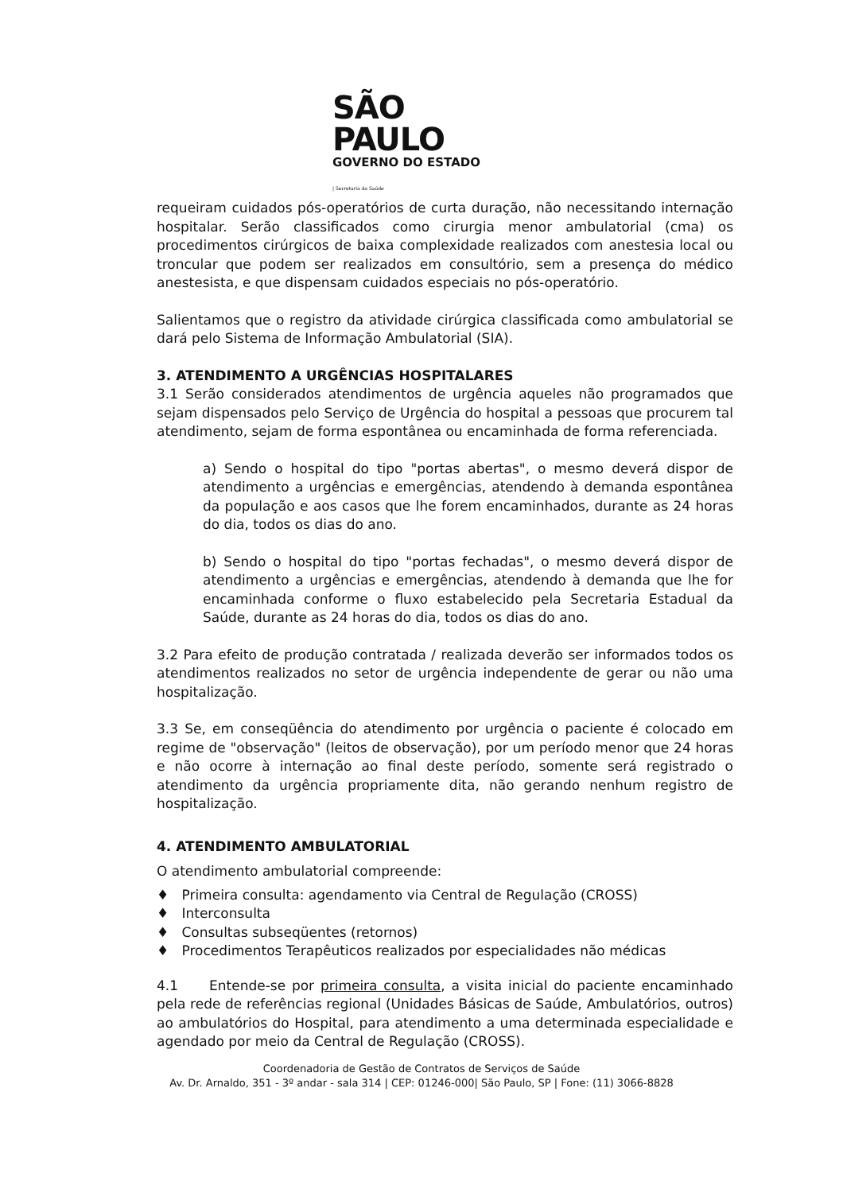SÃO PAULO
GOVERNO DO ESTADO
| Secretaria da Saúde
requeiram cuidados pós-operatórios de curta duração, não necessitando internação hospitalar. Serão classificados como cirurgia menor ambulatorial (cma) os procedimentos cirúrgicos de baixa complexidade realizados com anestesia local ou troncular que podem ser realizados em consultório, sem a presença do médico anestesista, e que dispensam cuidados especiais no pós-operatório.
Salientamos que o registro da atividade cirúrgica classificada como ambulatorial se dará pelo Sistema de Informação Ambulatorial (SIA).
3. ATENDIMENTO A URGÊNCIAS HOSPITALARES
3.1 Serão considerados atendimentos de urgência aqueles não programados que sejam dispensados pelo Serviço de Urgência do hospital a pessoas que procurem tal atendimento, sejam de forma espontânea ou encaminhada de forma referenciada.
a) Sendo o hospital do tipo "portas abertas", o mesmo deverá dispor de atendimento a urgências e emergências, atendendo à demanda espontânea da população e aos casos que lhe forem encaminhados, durante as 24 horas do dia, todos os dias do ano.
b) Sendo o hospital do tipo "portas fechadas", o mesmo deverá dispor de atendimento a urgências e emergências, atendendo à demanda que lhe for encaminhada conforme o fluxo estabelecido pela Secretaria Estadual da Saúde, durante as 24 horas do dia, todos os dias do ano.
3.2 Para efeito de produção contratada / realizada deverão ser informados todos os atendimentos realizados no setor de urgência independente de gerar ou não uma hospitalização.
3.3 Se, em conseqüência do atendimento por urgência o paciente é colocado em regime de "observação" (leitos de observação), por um período menor que 24 horas e não ocorre à internação ao final deste período, somente será registrado o atendimento da urgência propriamente dita, não gerando nenhum registro de hospitalização.
4. ATENDIMENTO AMBULATORIAL
O atendimento ambulatorial compreende:
♦ Primeira consulta: agendamento via Central de Regulação (CROSS)
♦ Interconsulta
♦ Consultas subseqüentes (retornos)
♦ Procedimentos Terapêuticos realizados por especialidades não médicas
4.1 Entende-se por primeira consulta, a visita inicial do paciente encaminhado pela rede de referências regional (Unidades Básicas de Saúde, Ambulatórios, outros) ao ambulatórios do Hospital, para atendimento a uma determinada especialidade e agendado por meio da Central de Regulação (CROSS).
Coordenadoria de Gestão de Contratos de Serviços de Saúde
Av. Dr. Arnaldo, 351 - 3º andar - sala 314 | CEP: 01246-000| São Paulo, SP | Fone: (11) 3066-8828